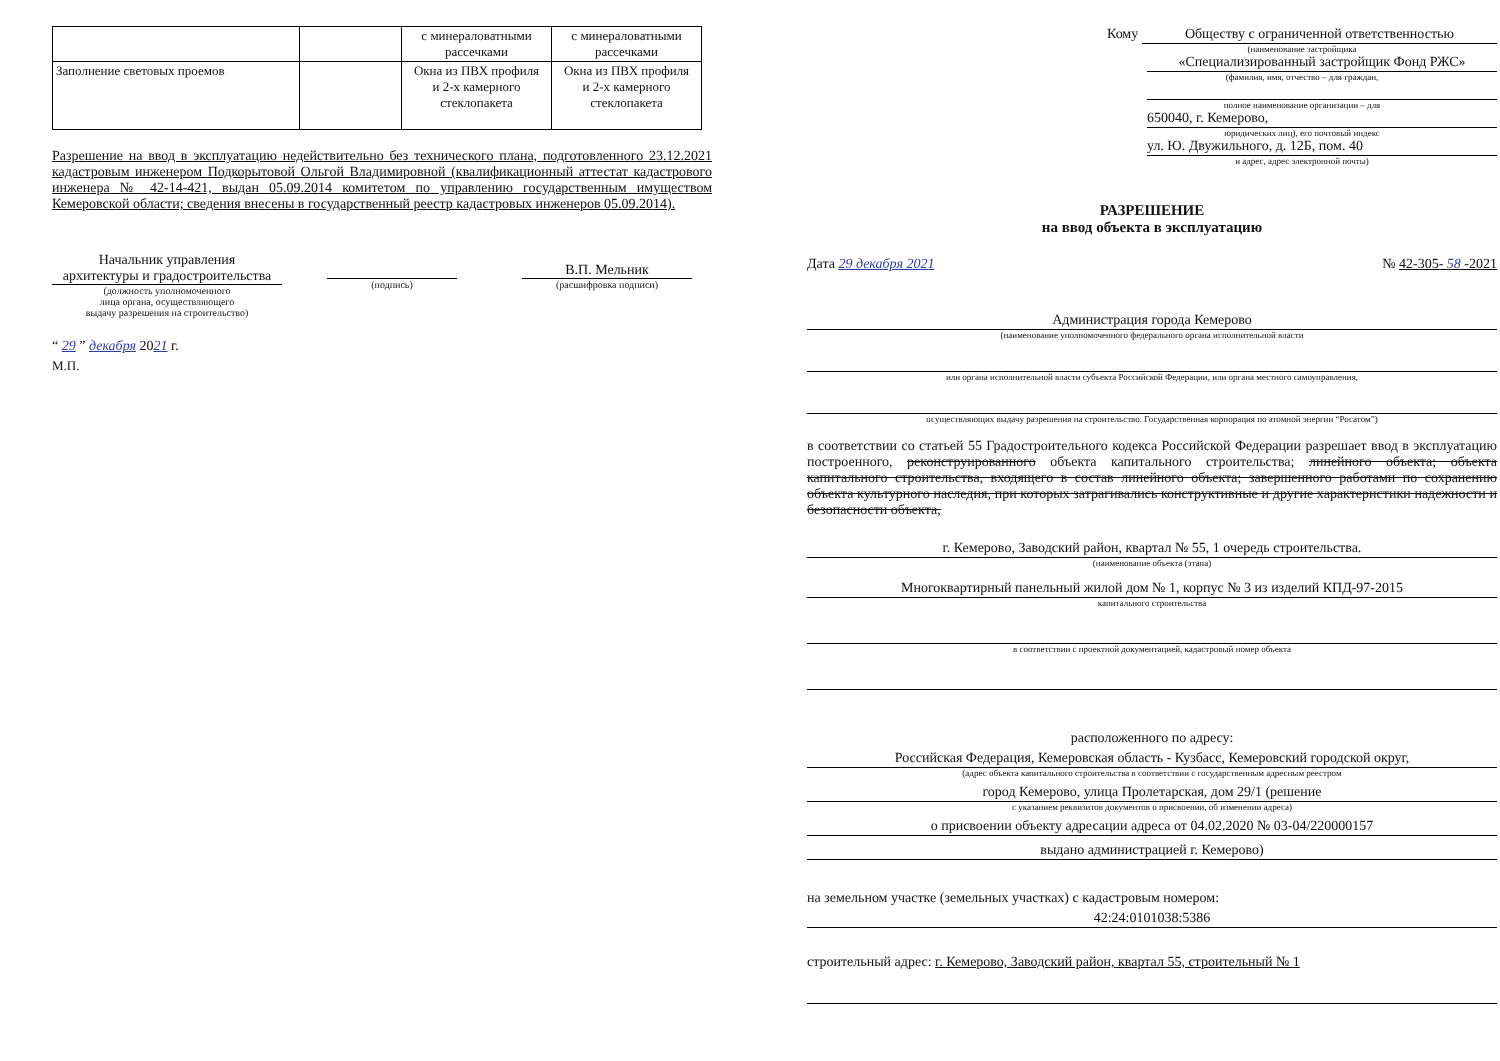| | | с минераловатными рассечками | с минераловатными рассечками |
| Заполнение световых проемов | | Окна из ПВХ профиля и 2-х камерного стеклопакета | Окна из ПВХ профиля и 2-х камерного стеклопакета |
Разрешение на ввод в эксплуатацию недействительно без технического плана, подготовленного 23.12.2021 кадастровым инженером Подкорытовой Ольгой Владимировной (квалификационный аттестат кадастрового инженера № 42-14-421, выдан 05.09.2014 комитетом по управлению государственным имуществом Кемеровской области; сведения внесены в государственный реестр кадастровых инженеров 05.09.2014).
Начальник управления
архитектуры и градостроительства
(должность уполномоченного
лица органа, осуществляющего
выдачу разрешения на строительство)
(подпись)
В.П. Мельник
(расшифровка подписи)
“ 29 ” декабря 2021 г.
М.П.
Кому Обществу с ограниченной ответственностью
(наименование застройщика
«Специализированный застройщик Фонд РЖС»
(фамилия, имя, отчество – для граждан,
полное наименование организации – для
650040, г. Кемерово,
юридических лиц), его почтовый индекс
ул. Ю. Двужильного, д. 12Б, пом. 40
и адрес, адрес электронной почты)
РАЗРЕШЕНИЕ
на ввод объекта в эксплуатацию
Дата 29 декабря 2021 № 42-305- 58 -2021
Администрация города Кемерово
(наименование уполномоченного федерального органа исполнительной власти
или органа исполнительной власти субъекта Российской Федерации, или органа местного самоуправления,
осуществляющих выдачу разрешения на строительство. Государственная корпорация по атомной энергии “Росатом”)
в соответствии со статьей 55 Градостроительного кодекса Российской Федерации разрешает ввод в эксплуатацию построенного, реконструированного объекта капитального строительства; линейного объекта; объекта капитального строительства, входящего в состав линейного объекта; завершенного работами по сохранению объекта культурного наследия, при которых затрагивались конструктивные и другие характеристики надежности и безопасности объекта,
г. Кемерово, Заводский район, квартал № 55, 1 очередь строительства.
(наименование объекта (этапа)
Многоквартирный панельный жилой дом № 1, корпус № 3 из изделий КПД-97-2015
капитального строительства
в соответствии с проектной документацией, кадастровый номер объекта
расположенного по адресу:
Российская Федерация, Кемеровская область - Кузбасс, Кемеровский городской округ,
(адрес объекта капитального строительства в соответствии с государственным адресным реестром
город Кемерово, улица Пролетарская, дом 29/1 (решение
с указанием реквизитов документов о присвоении, об изменении адреса)
о присвоении объекту адресации адреса от 04.02.2020 № 03-04/220000157
выдано администрацией г. Кемерово)
на земельном участке (земельных участках) с кадастровым номером:
42:24:0101038:5386
строительный адрес: г. Кемерово, Заводский район, квартал 55, строительный № 1